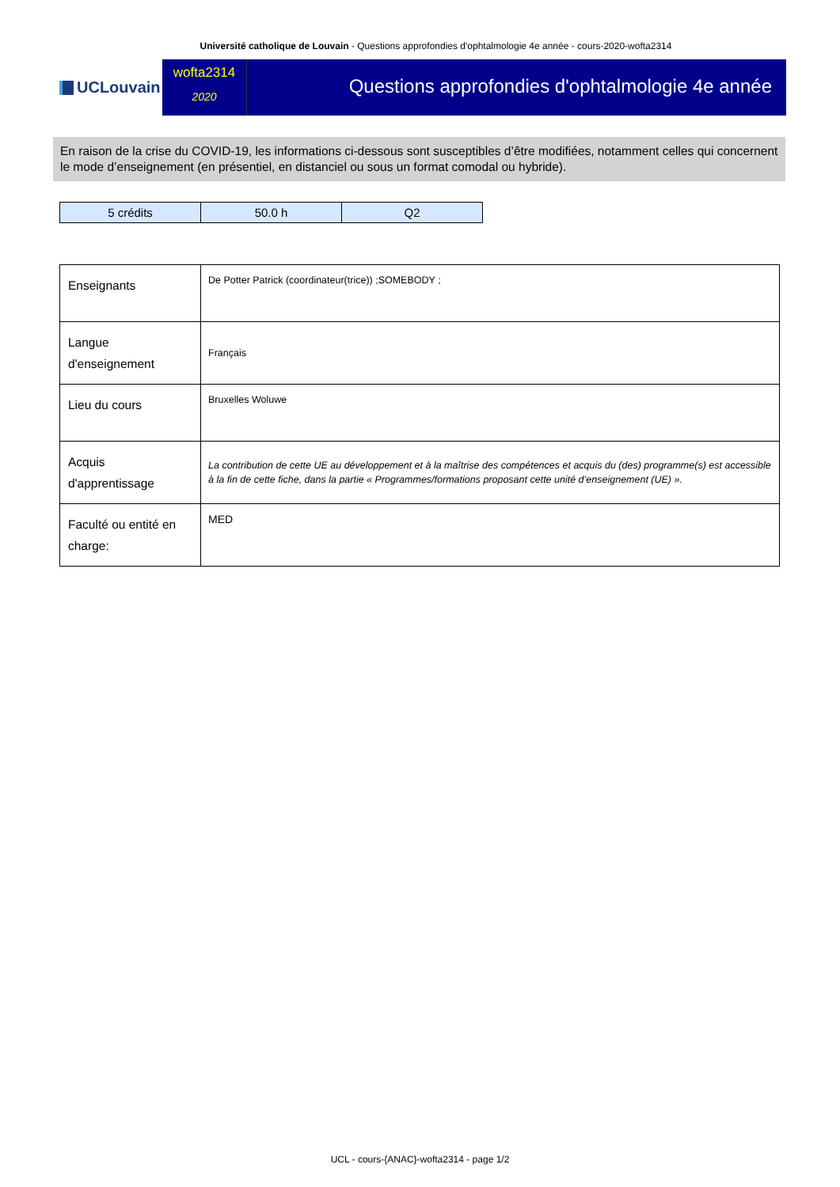Université catholique de Louvain - Questions approfondies d'ophtalmologie 4e année - cours-2020-wofta2314
UCLouvain
wofta2314
2020
Questions approfondies d'ophtalmologie 4e année
En raison de la crise du COVID-19, les informations ci-dessous sont susceptibles d’être modifiées, notamment celles qui concernent le mode d’enseignement (en présentiel, en distanciel ou sous un format comodal ou hybride).
| 5 crédits | 50.0 h | Q2 |
| Enseignants | De Potter Patrick (coordinateur(trice)) ;SOMEBODY ; |
| Langue d'enseignement | Français |
| Lieu du cours | Bruxelles Woluwe |
| Acquis d'apprentissage | La contribution de cette UE au développement et à la maîtrise des compétences et acquis du (des) programme(s) est accessible à la fin de cette fiche, dans la partie « Programmes/formations proposant cette unité d’enseignement (UE) ». |
| Faculté ou entité en charge: | MED |
UCL - cours-{ANAC}-wofta2314 - page 1/2